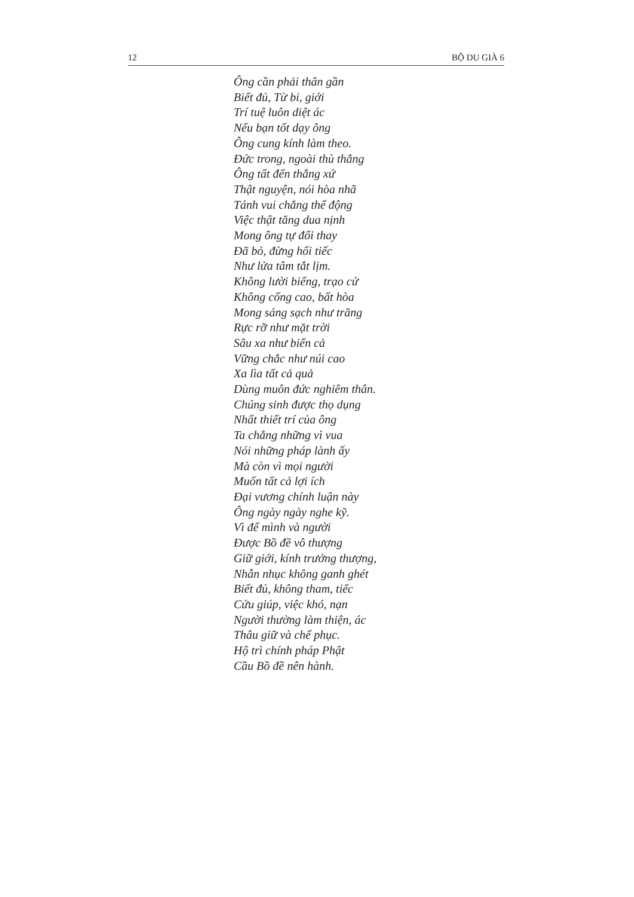12 BỘ DU GIÀ 6
Ông cần phải thân gần
Biết đủ, Từ bi, giới
Trí tuệ luôn diệt ác
Nếu bạn tốt dạy ông
Ông cung kính làm theo.
Đức trong, ngoài thù thắng
Ông tất đến thắng xứ
Thật nguyện, nói hòa nhã
Tánh vui chẳng thể động
Việc thật tăng dua nịnh
Mong ông tự đổi thay
Đã bỏ, đừng hối tiếc
Như lửa tâm tắt lịm.
Không lười biếng, trạo cử
Không cống cao, bất hòa
Mong sáng sạch như trăng
Rực rỡ như mặt trời
Sâu xa như biển cả
Vững chắc như núi cao
Xa lìa tất cả quả
Dùng muôn đức nghiêm thân.
Chúng sinh được thọ dụng
Nhất thiết trí của ông
Ta chẳng những vì vua
Nói những pháp lành ấy
Mà còn vì mọi người
Muốn tất cả lợi ích
Đại vương chính luận này
Ông ngày ngày nghe kỹ.
Vì để mình và người
Được Bồ đề vô thượng
Giữ giới, kính trưởng thượng,
Nhẫn nhục không ganh ghét
Biết đủ, không tham, tiếc
Cứu giúp, việc khó, nạn
Người thường làm thiện, ác
Thâu giữ và chế phục.
Hộ trì chính pháp Phật
Cầu Bồ đề nên hành.